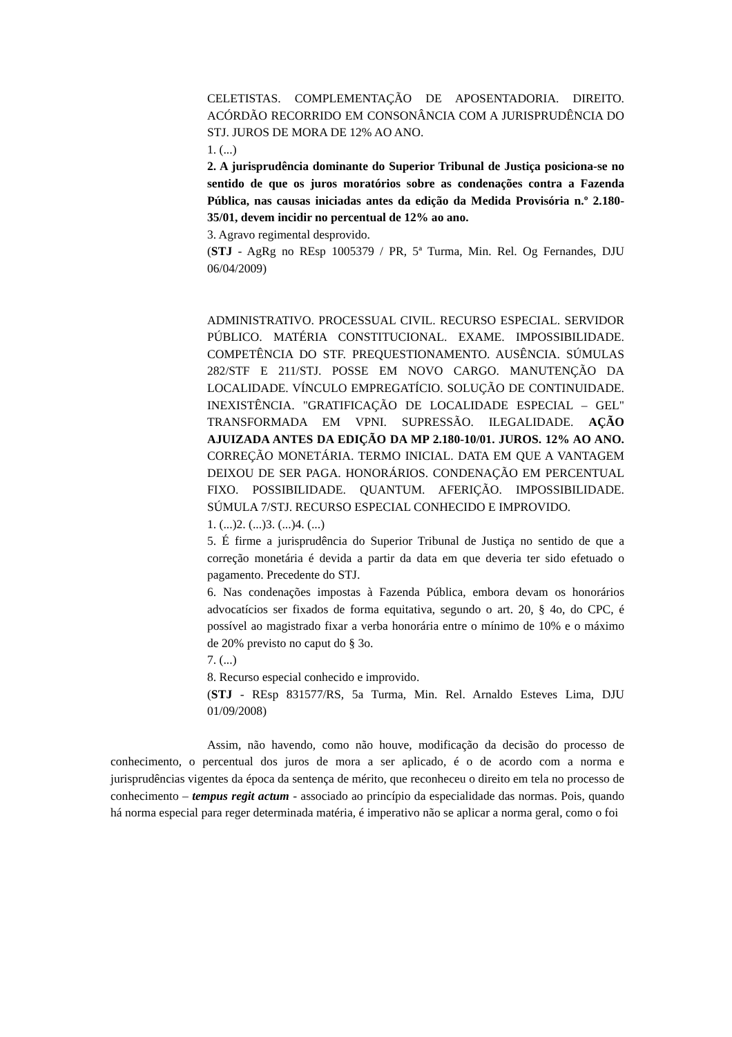CELETISTAS. COMPLEMENTAÇÃO DE APOSENTADORIA. DIREITO. ACÓRDÃO RECORRIDO EM CONSONÂNCIA COM A JURISPRUDÊNCIA DO STJ. JUROS DE MORA DE 12% AO ANO.
1. (...)
2. A jurisprudência dominante do Superior Tribunal de Justiça posiciona-se no sentido de que os juros moratórios sobre as condenações contra a Fazenda Pública, nas causas iniciadas antes da edição da Medida Provisória n.º 2.180-35/01, devem incidir no percentual de 12% ao ano.
3. Agravo regimental desprovido.
(STJ - AgRg no REsp 1005379 / PR, 5ª Turma, Min. Rel. Og Fernandes, DJU 06/04/2009)
ADMINISTRATIVO. PROCESSUAL CIVIL. RECURSO ESPECIAL. SERVIDOR PÚBLICO. MATÉRIA CONSTITUCIONAL. EXAME. IMPOSSIBILIDADE. COMPETÊNCIA DO STF. PREQUESTIONAMENTO. AUSÊNCIA. SÚMULAS 282/STF E 211/STJ. POSSE EM NOVO CARGO. MANUTENÇÃO DA LOCALIDADE. VÍNCULO EMPREGATÍCIO. SOLUÇÃO DE CONTINUIDADE. INEXISTÊNCIA. "GRATIFICAÇÃO DE LOCALIDADE ESPECIAL – GEL" TRANSFORMADA EM VPNI. SUPRESSÃO. ILEGALIDADE. AÇÃO AJUIZADA ANTES DA EDIÇÃO DA MP 2.180-10/01. JUROS. 12% AO ANO. CORREÇÃO MONETÁRIA. TERMO INICIAL. DATA EM QUE A VANTAGEM DEIXOU DE SER PAGA. HONORÁRIOS. CONDENAÇÃO EM PERCENTUAL FIXO. POSSIBILIDADE. QUANTUM. AFERIÇÃO. IMPOSSIBILIDADE. SÚMULA 7/STJ. RECURSO ESPECIAL CONHECIDO E IMPROVIDO.
1. (...)2. (...)3. (...)4. (...)
5. É firme a jurisprudência do Superior Tribunal de Justiça no sentido de que a correção monetária é devida a partir da data em que deveria ter sido efetuado o pagamento. Precedente do STJ.
6. Nas condenações impostas à Fazenda Pública, embora devam os honorários advocatícios ser fixados de forma equitativa, segundo o art. 20, § 4o, do CPC, é possível ao magistrado fixar a verba honorária entre o mínimo de 10% e o máximo de 20% previsto no caput do § 3o.
7. (...)
8. Recurso especial conhecido e improvido.
(STJ - REsp 831577/RS, 5a Turma, Min. Rel. Arnaldo Esteves Lima, DJU 01/09/2008)
Assim, não havendo, como não houve, modificação da decisão do processo de conhecimento, o percentual dos juros de mora a ser aplicado, é o de acordo com a norma e jurisprudências vigentes da época da sentença de mérito, que reconheceu o direito em tela no processo de conhecimento – tempus regit actum - associado ao princípio da especialidade das normas. Pois, quando há norma especial para reger determinada matéria, é imperativo não se aplicar a norma geral, como o foi